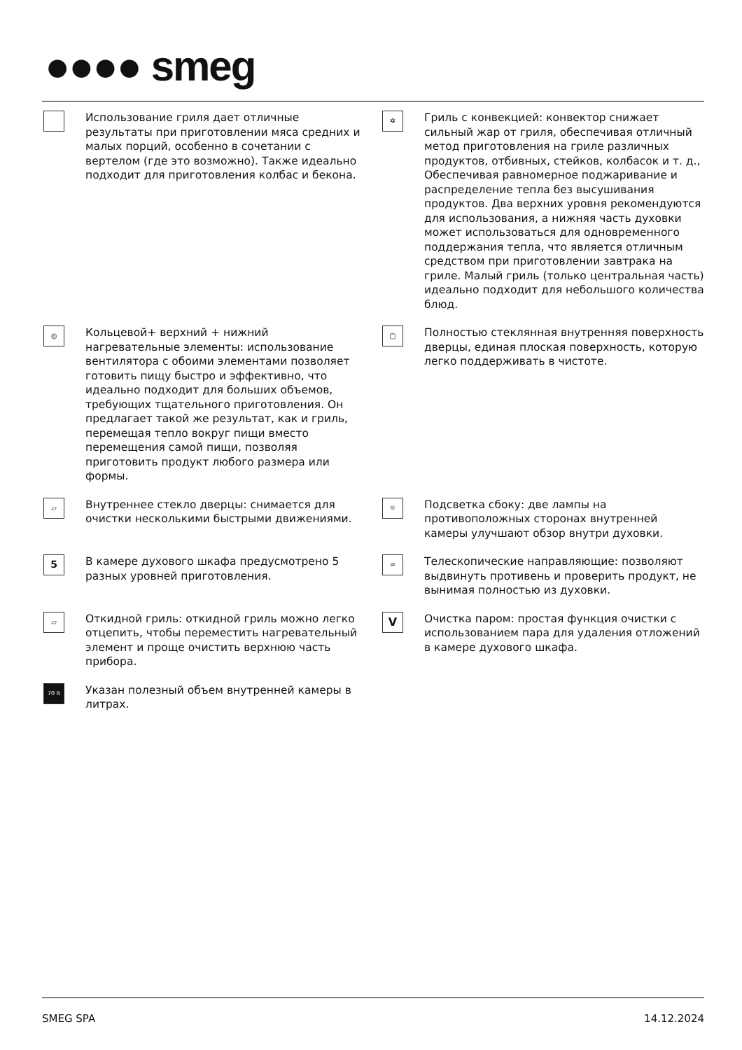●●●● smeg
Использование гриля дает отличные результаты при приготовлении мяса средних и малых порций, особенно в сочетании с вертелом (где это возможно). Также идеально подходит для приготовления колбас и бекона.
✲
Гриль с конвекцией: конвектор снижает сильный жар от гриля, обеспечивая отличный метод приготовления на гриле различных продуктов, отбивных, стейков, колбасок и т. д., Обеспечивая равномерное поджаривание и распределение тепла без высушивания продуктов. Два верхних уровня рекомендуются для использования, а нижняя часть духовки может использоваться для одновременного поддержания тепла, что является отличным средством при приготовлении завтрака на гриле. Малый гриль (только центральная часть) идеально подходит для небольшого количества блюд.
◎
Кольцевой+ верхний + нижний нагревательные элементы: использование вентилятора с обоими элементами позволяет готовить пищу быстро и эффективно, что идеально подходит для больших объемов, требующих тщательного приготовления. Он предлагает такой же результат, как и гриль, перемещая тепло вокруг пищи вместо перемещения самой пищи, позволяя приготовить продукт любого размера или формы.
▢
Полностью стеклянная внутренняя поверхность дверцы, единая плоская поверхность, которую легко поддерживать в чистоте.
▱
Внутреннее стекло дверцы: снимается для очистки несколькими быстрыми движениями.
☼
Подсветка сбоку: две лампы на противоположных сторонах внутренней камеры улучшают обзор внутри духовки.
5
В камере духового шкафа предусмотрено 5 разных уровней приготовления.
═
Телескопические направляющие: позволяют выдвинуть противень и проверить продукт, не вынимая полностью из духовки.
▱
Откидной гриль: откидной гриль можно легко отцепить, чтобы переместить нагревательный элемент и проще очистить верхнюю часть прибора.
V
Очистка паром: простая функция очистки с использованием пара для удаления отложений в камере духового шкафа.
70 lt
Указан полезный объем внутренней камеры в литрах.
SMEG SPA 14.12.2024